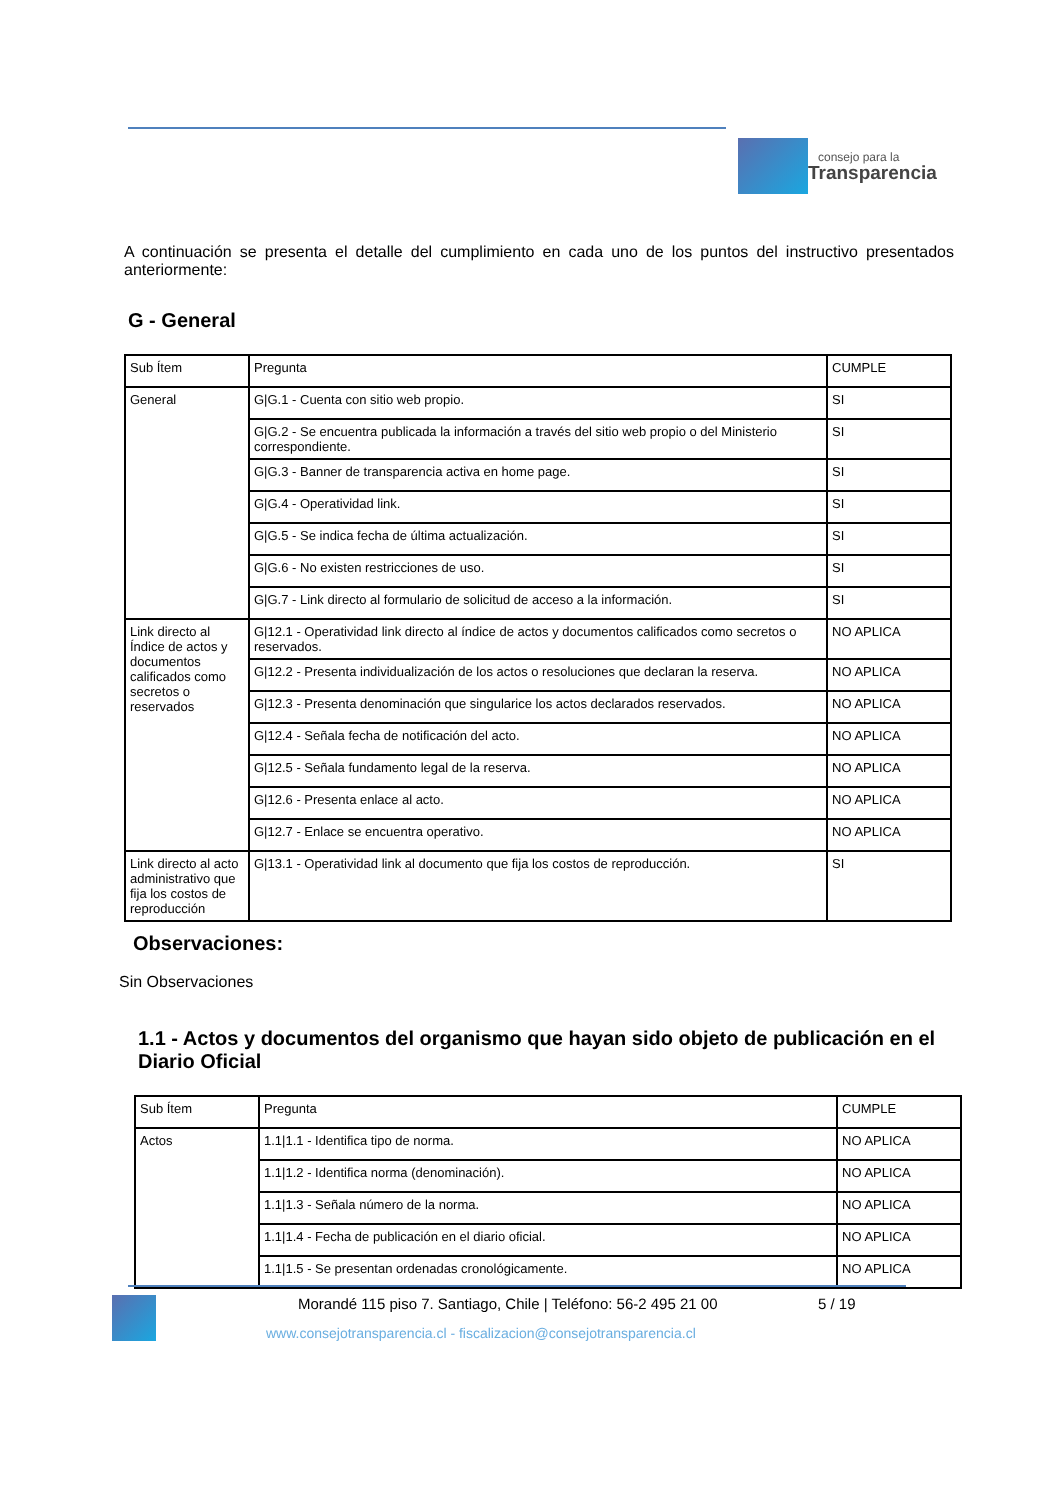consejo para la
Transparencia
A continuación se presenta el detalle del cumplimiento en cada uno de los puntos del instructivo presentados anteriormente:
G - General
| Sub Ítem | Pregunta | CUMPLE |
| General | G/G.1 - Cuenta con sitio web propio. | SI |
| | G/G.2 - Se encuentra publicada la información a través del sitio web propio o del Ministerio correspondiente. | SI |
| | G/G.3 - Banner de transparencia activa en home page. | SI |
| | G/G.4 - Operatividad link. | SI |
| | G/G.5 - Se indica fecha de última actualización. | SI |
| | G/G.6 - No existen restricciones de uso. | SI |
| | G/G.7 - Link directo al formulario de solicitud de acceso a la información. | SI |
| Link directo al Índice de actos y documentos calificados como secretos o reservados | G/12.1 - Operatividad link directo al índice de actos y documentos calificados como secretos o reservados. | NO APLICA |
| | G/12.2 - Presenta individualización de los actos o resoluciones que declaran la reserva. | NO APLICA |
| | G/12.3 - Presenta denominación que singularice los actos declarados reservados. | NO APLICA |
| | G/12.4 - Señala fecha de notificación del acto. | NO APLICA |
| | G/12.5 - Señala fundamento legal de la reserva. | NO APLICA |
| | G/12.6 - Presenta enlace al acto. | NO APLICA |
| | G/12.7 - Enlace se encuentra operativo. | NO APLICA |
| Link directo al acto administrativo que fija los costos de reproducción | G/13.1 - Operatividad link al documento que fija los costos de reproducción. | SI |
Observaciones:
Sin Observaciones
1.1 - Actos y documentos del organismo que hayan sido objeto de publicación en el Diario Oficial
| Sub Ítem | Pregunta | CUMPLE |
| Actos | 1.1/1.1 - Identifica tipo de norma. | NO APLICA |
| | 1.1/1.2 - Identifica norma (denominación). | NO APLICA |
| | 1.1/1.3 - Señala número de la norma. | NO APLICA |
| | 1.1/1.4 - Fecha de publicación en el diario oficial. | NO APLICA |
| | 1.1/1.5 - Se presentan ordenadas cronológicamente. | NO APLICA |
Morandé 115 piso 7. Santiago, Chile | Teléfono: 56-2 495 21 00
5 / 19
www.consejotransparencia.cl - fiscalizacion@consejotransparencia.cl